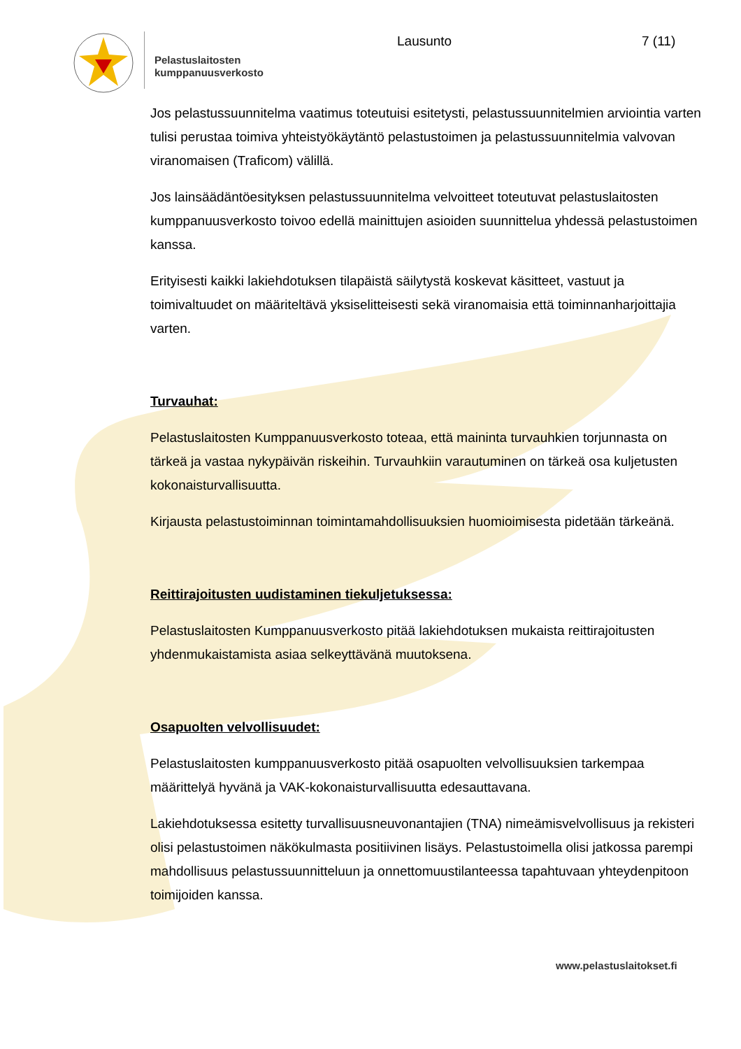Pelastuslaitosten
kumppanuusverkosto
Lausunto 7 (11)
Jos pelastussuunnitelma vaatimus toteutuisi esitetysti, pelastussuunnitelmien arviointia varten tulisi perustaa toimiva yhteistyökäytäntö pelastustoimen ja pelastussuunnitelmia valvovan viranomaisen (Traficom) välillä.
Jos lainsäädäntöesityksen pelastussuunnitelma velvoitteet toteutuvat pelastuslaitosten kumppanuusverkosto toivoo edellä mainittujen asioiden suunnittelua yhdessä pelastustoimen kanssa.
Erityisesti kaikki lakiehdotuksen tilapäistä säilytystä koskevat käsitteet, vastuut ja toimivaltuudet on määriteltävä yksiselitteisesti sekä viranomaisia että toiminnanharjoittajia varten.
Turvauhat:
Pelastuslaitosten Kumppanuusverkosto toteaa, että maininta turvauhkien torjunnasta on tärkeä ja vastaa nykypäivän riskeihin. Turvauhkiin varautuminen on tärkeä osa kuljetusten kokonaisturvallisuutta.
Kirjausta pelastustoiminnan toimintamahdollisuuksien huomioimisesta pidetään tärkeänä.
Reittirajoitusten uudistaminen tiekuljetuksessa:
Pelastuslaitosten Kumppanuusverkosto pitää lakiehdotuksen mukaista reittirajoitusten yhdenmukaistamista asiaa selkeyttävänä muutoksena.
Osapuolten velvollisuudet:
Pelastuslaitosten kumppanuusverkosto pitää osapuolten velvollisuuksien tarkempaa määrittelyä hyvänä ja VAK-kokonaisturvallisuutta edesauttavana.
Lakiehdotuksessa esitetty turvallisuusneuvonantajien (TNA) nimeämisvelvollisuus ja rekisteri olisi pelastustoimen näkökulmasta positiivinen lisäys. Pelastustoimella olisi jatkossa parempi mahdollisuus pelastussuunnitteluun ja onnettomuustilanteessa tapahtuvaan yhteydenpitoon toimijoiden kanssa.
www.pelastuslaitokset.fi